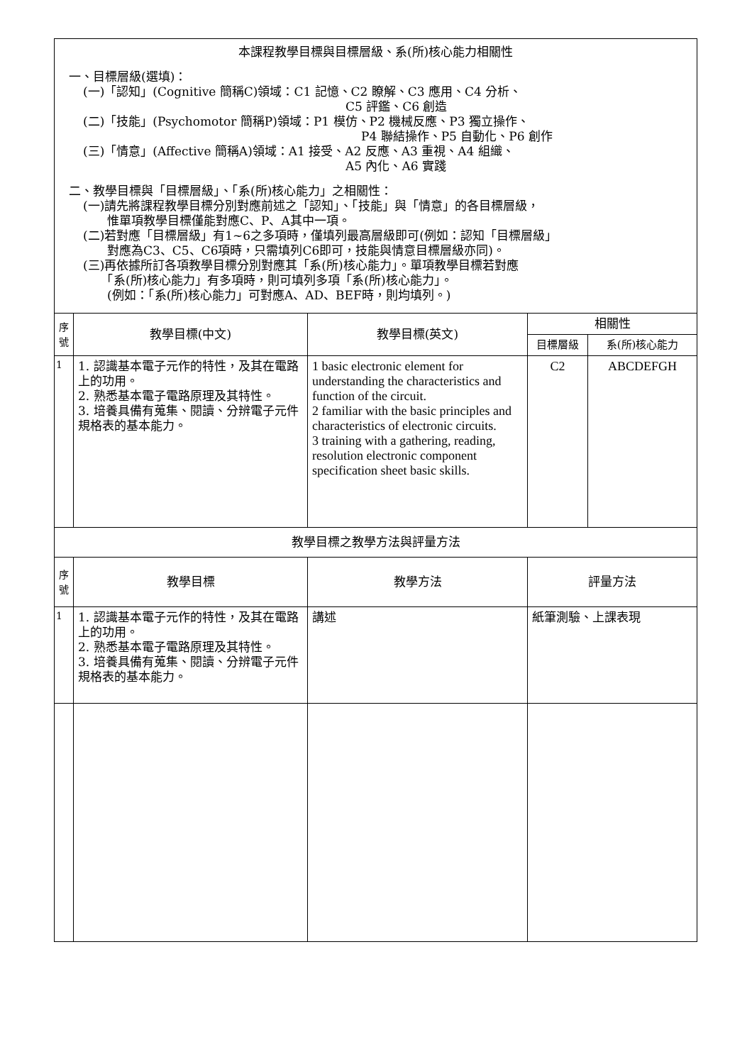| 本課程教學目標與目標層級、系(所)核心能力相關性 一、目標層級(選填)： (一)「認知」(Cognitive 簡稱C)領域：C1 記憶、C2 瞭解、C3 應用、C4 分析、 C5 評鑑、C6 創造 (二)「技能」(Psychomotor 簡稱P)領域：P1 模仿、P2 機械反應、P3 獨立操作、 P4 聯結操作、P5 自動化、P6 創作 (三)「情意」(Affective 簡稱A)領域：A1 接受、A2 反應、A3 重視、A4 組織、 A5 內化、A6 實踐 二、教學目標與「目標層級」、「系(所)核心能力」之相關性： (一)請先將課程教學目標分別對應前述之「認知」、「技能」與「情意」的各目標層級， 惟單項教學目標僅能對應C、P、A其中一項。 (二)若對應「目標層級」有1~6之多項時，僅填列最高層級即可(例如：認知「目標層級」 對應為C3、C5、C6項時，只需填列C6即可，技能與情意目標層級亦同)。 (三)再依據所訂各項教學目標分別對應其「系(所)核心能力」。單項教學目標若對應 「系(所)核心能力」有多項時，則可填列多項「系(所)核心能力」。 (例如：「系(所)核心能力」可對應A、AD、BEF時，則均填列。) | | | | |
| 序 號 | 教學目標(中文) | 教學目標(英文) | 相關性 | |
| | | | 目標層級 | 系(所)核心能力 |
| 1 | 1. 認識基本電子元作的特性，及其在電路上的功用。 2. 熟悉基本電子電路原理及其特性。 3. 培養具備有蒐集、閱讀、分辨電子元件規格表的基本能力。 | 1 basic electronic element for understanding the characteristics and function of the circuit. 2 familiar with the basic principles and characteristics of electronic circuits. 3 training with a gathering, reading, resolution electronic component specification sheet basic skills. | C2 | ABCDEFGH |
| 教學目標之教學方法與評量方法 | | | | |
| 序 號 | 教學目標 | 教學方法 | 評量方法 | |
| 1 | 1. 認識基本電子元作的特性，及其在電路上的功用。 2. 熟悉基本電子電路原理及其特性。 3. 培養具備有蒐集、閱讀、分辨電子元件規格表的基本能力。 | 講述 | 紙筆測驗、上課表現 | |